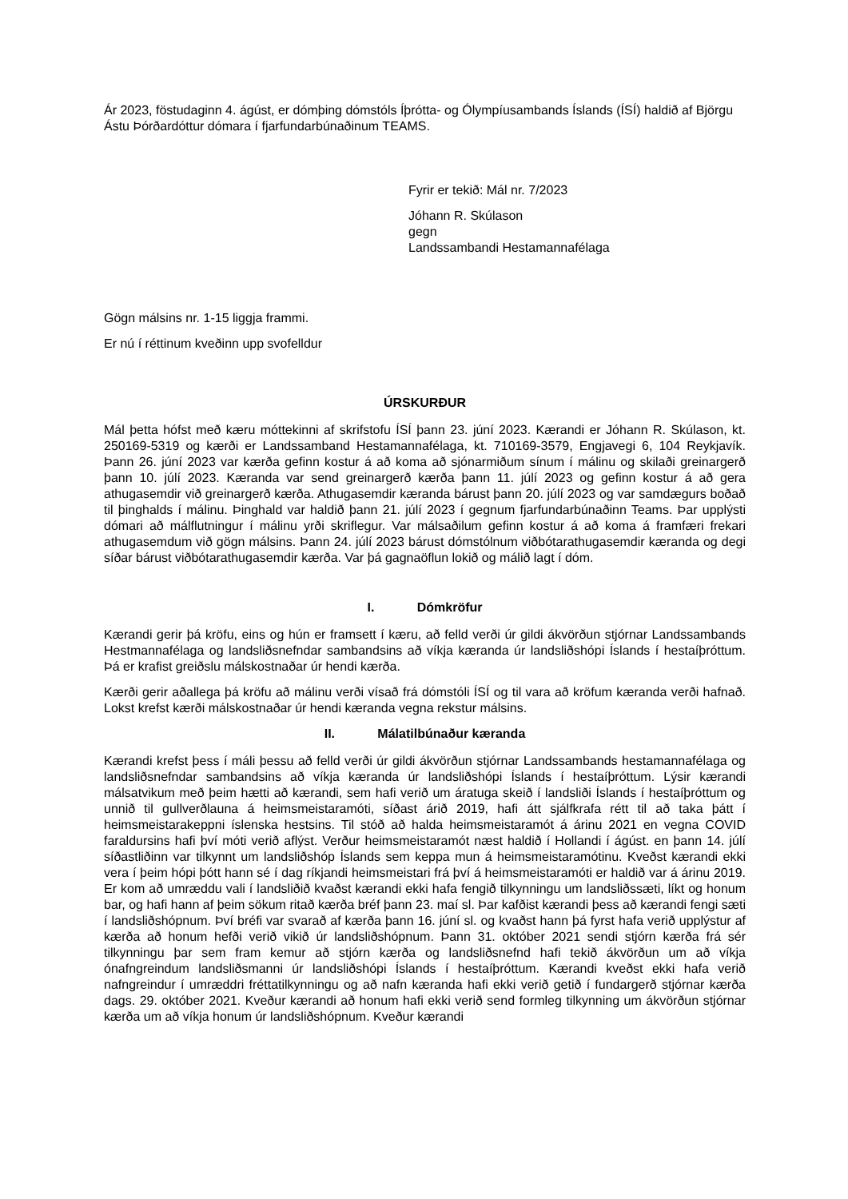Ár 2023, föstudaginn 4. ágúst, er dómþing dómstóls Íþrótta- og Ólympíusambands Íslands (ÍSÍ) haldið af Björgu Ástu Þórðardóttur dómara í fjarfundarbúnaðinum TEAMS.
Fyrir er tekið: Mál nr. 7/2023
Jóhann R. Skúlason
gegn
Landssambandi Hestamannafélaga
Gögn málsins nr. 1-15 liggja frammi.
Er nú í réttinum kveðinn upp svofelldur
ÚRSKURÐUR
Mál þetta hófst með kæru móttekinni af skrifstofu ÍSÍ þann 23. júní 2023. Kærandi er Jóhann R. Skúlason, kt. 250169-5319 og kærði er Landssamband Hestamannafélaga, kt. 710169-3579, Engjavegi 6, 104 Reykjavík. Þann 26. júní 2023 var kærða gefinn kostur á að koma að sjónarmiðum sínum í málinu og skilaði greinargerð þann 10. júlí 2023. Kæranda var send greinargerð kærða þann 11. júlí 2023 og gefinn kostur á að gera athugasemdir við greinargerð kærða. Athugasemdir kæranda bárust þann 20. júlí 2023 og var samdægurs boðað til þinghalds í málinu. Þinghald var haldið þann 21. júlí 2023 í gegnum fjarfundarbúnaðinn Teams. Þar upplýsti dómari að málflutningur í málinu yrði skriflegur. Var málsaðilum gefinn kostur á að koma á framfæri frekari athugasemdum við gögn málsins. Þann 24. júlí 2023 bárust dómstólnum viðbótarathugasemdir kæranda og degi síðar bárust viðbótarathugasemdir kærða. Var þá gagnaöflun lokið og málið lagt í dóm.
I. Dómkröfur
Kærandi gerir þá kröfu, eins og hún er framsett í kæru, að felld verði úr gildi ákvörðun stjórnar Landssambands Hestmannafélaga og landsliðsnefndar sambandsins að víkja kæranda úr landsliðshópi Íslands í hestaíþróttum. Þá er krafist greiðslu málskostnaðar úr hendi kærða.
Kærði gerir aðallega þá kröfu að málinu verði vísað frá dómstóli ÍSÍ og til vara að kröfum kæranda verði hafnað. Lokst krefst kærði málskostnaðar úr hendi kæranda vegna rekstur málsins.
II. Málatilbúnaður kæranda
Kærandi krefst þess í máli þessu að felld verði úr gildi ákvörðun stjórnar Landssambands hestamannafélaga og landsliðsnefndar sambandsins að víkja kæranda úr landsliðshópi Íslands í hestaíþróttum. Lýsir kærandi málsatvikum með þeim hætti að kærandi, sem hafi verið um áratuga skeið í landsliði Íslands í hestaíþróttum og unnið til gullverðlauna á heimsmeistaramóti, síðast árið 2019, hafi átt sjálfkrafa rétt til að taka þátt í heimsmeistarakeppni íslenska hestsins. Til stóð að halda heimsmeistaramót á árinu 2021 en vegna COVID faraldursins hafi því móti verið aflýst. Verður heimsmeistaramót næst haldið í Hollandi í ágúst. en þann 14. júlí síðastliðinn var tilkynnt um landsliðshóp Íslands sem keppa mun á heimsmeistaramótinu. Kveðst kærandi ekki vera í þeim hópi þótt hann sé í dag ríkjandi heimsmeistari frá því á heimsmeistaramóti er haldið var á árinu 2019. Er kom að umræddu vali í landsliðið kvaðst kærandi ekki hafa fengið tilkynningu um landsliðssæti, líkt og honum bar, og hafi hann af þeim sökum ritað kærða bréf þann 23. maí sl. Þar kafðist kærandi þess að kærandi fengi sæti í landsliðshópnum. Því bréfi var svarað af kærða þann 16. júní sl. og kvaðst hann þá fyrst hafa verið upplýstur af kærða að honum hefði verið vikið úr landsliðshópnum. Þann 31. október 2021 sendi stjórn kærða frá sér tilkynningu þar sem fram kemur að stjórn kærða og landsliðsnefnd hafi tekið ákvörðun um að víkja ónafngreindum landsliðsmanni úr landsliðshópi Íslands í hestaíþróttum. Kærandi kveðst ekki hafa verið nafngreindur í umræddri fréttatilkynningu og að nafn kæranda hafi ekki verið getið í fundargerð stjórnar kærða dags. 29. október 2021. Kveður kærandi að honum hafi ekki verið send formleg tilkynning um ákvörðun stjórnar kærða um að víkja honum úr landsliðshópnum. Kveður kærandi